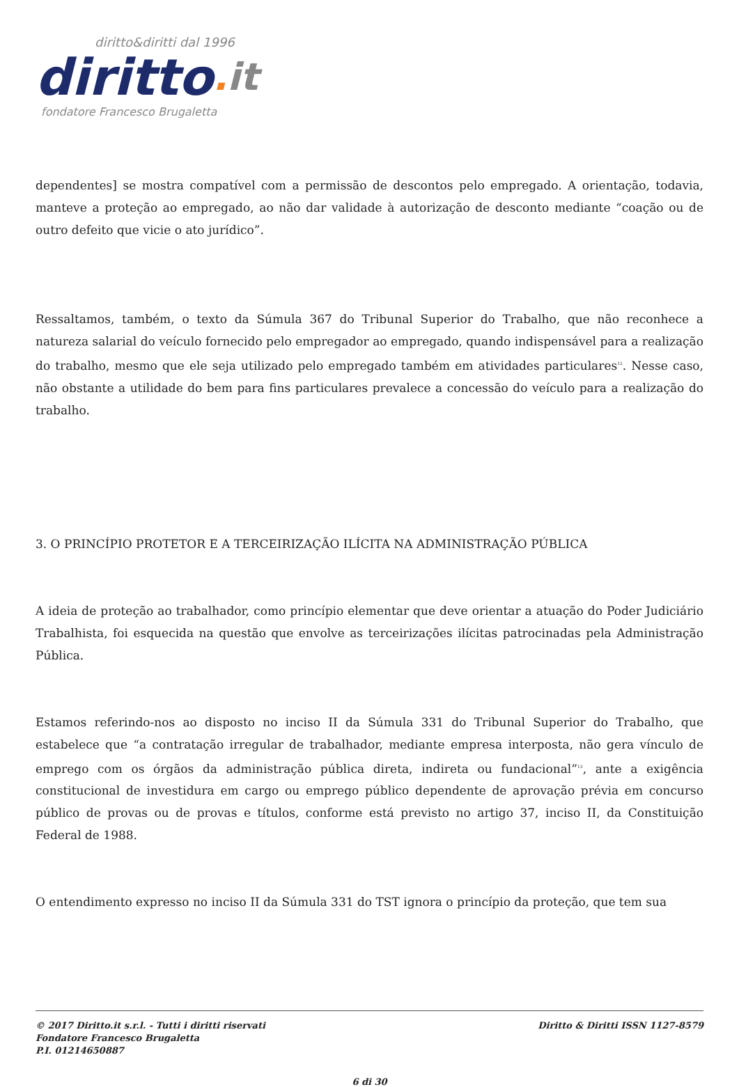diritto&diritti dal 1996
diritto. it
fondatore Francesco Brugaletta
dependentes] se mostra compatível com a permissão de descontos pelo empregado. A orientação, todavia, manteve a proteção ao empregado, ao não dar validade à autorização de desconto mediante “coação ou de outro defeito que vicie o ato jurídico”.
Ressaltamos, também, o texto da Súmula 367 do Tribunal Superior do Trabalho, que não reconhece a natureza salarial do veículo fornecido pelo empregador ao empregado, quando indispensável para a realização do trabalho, mesmo que ele seja utilizado pelo empregado também em atividades particulares<sup>12</sup>. Nesse caso, não obstante a utilidade do bem para fins particulares prevalece a concessão do veículo para a realização do trabalho.
3. O PRINCÍPIO PROTETOR E A TERCEIRIZAÇÃO ILÍCITA NA ADMINISTRAÇÃO PÚBLICA
A ideia de proteção ao trabalhador, como princípio elementar que deve orientar a atuação do Poder Judiciário Trabalhista, foi esquecida na questão que envolve as terceirizações ilícitas patrocinadas pela Administração Pública.
Estamos referindo-nos ao disposto no inciso II da Súmula 331 do Tribunal Superior do Trabalho, que estabelece que “a contratação irregular de trabalhador, mediante empresa interposta, não gera vínculo de emprego com os órgãos da administração pública direta, indireta ou fundacional”<sup>13</sup>, ante a exigência constitucional de investidura em cargo ou emprego público dependente de aprovação prévia em concurso público de provas ou de provas e títulos, conforme está previsto no artigo 37, inciso II, da Constituição Federal de 1988.
O entendimento expresso no inciso II da Súmula 331 do TST ignora o princípio da proteção, que tem sua
© 2017 Diritto.it s.r.l. - Tutti i diritti riservati
Fondatore Francesco Brugaletta
P.I. 01214650887
Diritto & Diritti ISSN 1127-8579
6 di 30